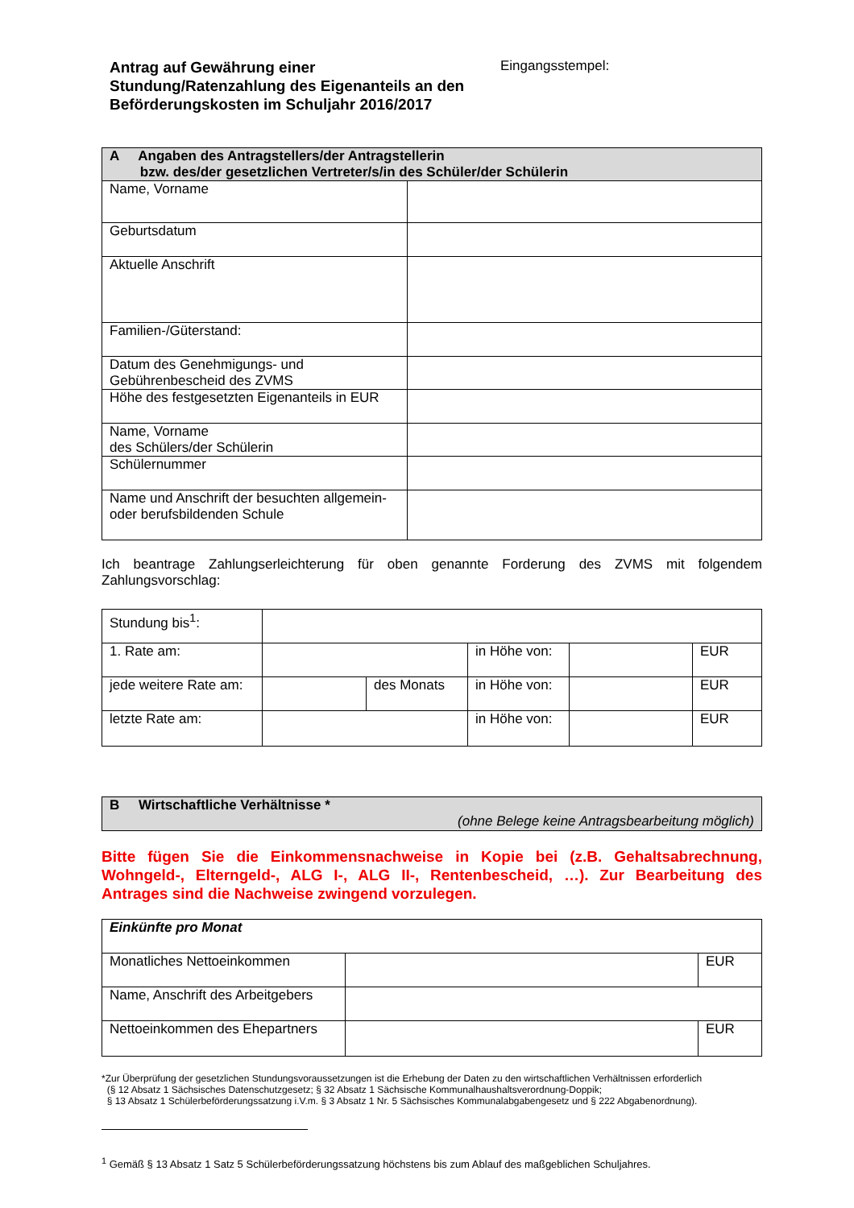Antrag auf Gewährung einer
Stundung/Ratenzahlung des Eigenanteils an den
Beförderungskosten im Schuljahr 2016/2017
Eingangsstempel:
| A Angaben des Antragstellers/der Antragstellerin bzw. des/der gesetzlichen Vertreter/s/in des Schüler/der Schülerin | |
| Name, Vorname | |
| Geburtsdatum | |
| Aktuelle Anschrift | |
| Familien-/Güterstand: | |
| Datum des Genehmigungs- und Gebührenbescheid des ZVMS | |
| Höhe des festgesetzten Eigenanteils in EUR | |
| Name, Vorname des Schülers/der Schülerin | |
| Schülernummer | |
| Name und Anschrift der besuchten allgemein- oder berufsbildenden Schule | |
Ich beantrage Zahlungserleichterung für oben genannte Forderung des ZVMS mit folgendem Zahlungsvorschlag:
| Stundung bis<sup>1</sup>: | | | | | |
| 1. Rate am: | | | in Höhe von: | | EUR |
| jede weitere Rate am: | | des Monats | in Höhe von: | | EUR |
| letzte Rate am: | | | in Höhe von: | | EUR |
| B Wirtschaftliche Verhältnisse * (ohne Belege keine Antragsbearbeitung möglich) |
Bitte fügen Sie die Einkommensnachweise in Kopie bei (z.B. Gehaltsabrechnung, Wohngeld-, Elterngeld-, ALG I-, ALG II-, Rentenbescheid, …). Zur Bearbeitung des Antrages sind die Nachweise zwingend vorzulegen.
| Einkünfte pro Monat | | |
| Monatliches Nettoeinkommen | | EUR |
| Name, Anschrift des Arbeitgebers | | |
| Nettoeinkommen des Ehepartners | | EUR |
*Zur Überprüfung der gesetzlichen Stundungsvoraussetzungen ist die Erhebung der Daten zu den wirtschaftlichen Verhältnissen erforderlich
(§ 12 Absatz 1 Sächsisches Datenschutzgesetz; § 32 Absatz 1 Sächsische Kommunalhaushaltsverordnung-Doppik;
§ 13 Absatz 1 Schülerbeförderungssatzung i.V.m. § 3 Absatz 1 Nr. 5 Sächsisches Kommunalabgabengesetz und § 222 Abgabenordnung).
<sup>1</sup> Gemäß § 13 Absatz 1 Satz 5 Schülerbeförderungssatzung höchstens bis zum Ablauf des maßgeblichen Schuljahres.